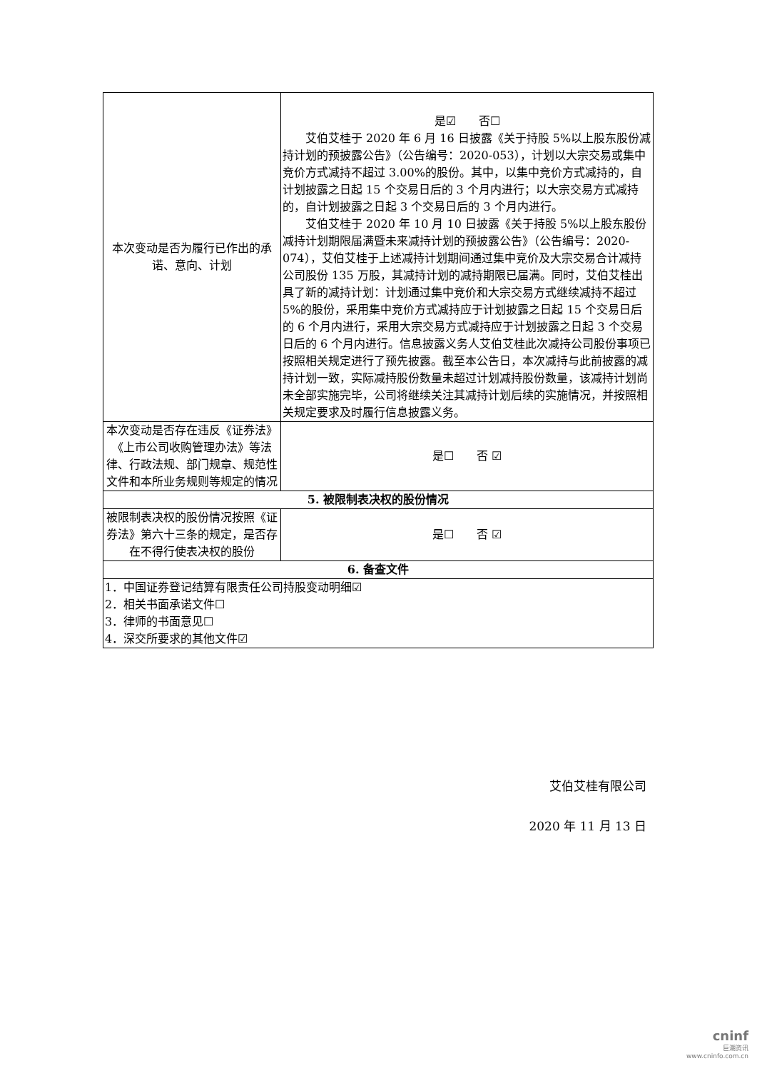| 本次变动是否为履行已作出的承诺、意向、计划 | 是☑ 否☐ 艾伯艾桂于 2020 年 6 月 16 日披露《关于持股 5%以上股东股份减持计划的预披露公告》（公告编号：2020-053），计划以大宗交易或集中竞价方式减持不超过 3.00%的股份。其中，以集中竞价方式减持的，自计划披露之日起 15 个交易日后的 3 个月内进行；以大宗交易方式减持的，自计划披露之日起 3 个交易日后的 3 个月内进行。 艾伯艾桂于 2020 年 10 月 10 日披露《关于持股 5%以上股东股份减持计划期限届满暨未来减持计划的预披露公告》（公告编号：2020-074），艾伯艾桂于上述减持计划期间通过集中竞价及大宗交易合计减持公司股份 135 万股，其减持计划的减持期限已届满。同时，艾伯艾桂出具了新的减持计划：计划通过集中竞价和大宗交易方式继续减持不超过 5%的股份，采用集中竞价方式减持应于计划披露之日起 15 个交易日后的 6 个月内进行，采用大宗交易方式减持应于计划披露之日起 3 个交易日后的 6 个月内进行。信息披露义务人艾伯艾桂此次减持公司股份事项已按照相关规定进行了预先披露。截至本公告日，本次减持与此前披露的减持计划一致，实际减持股份数量未超过计划减持股份数量，该减持计划尚未全部实施完毕，公司将继续关注其减持计划后续的实施情况，并按照相关规定要求及时履行信息披露义务。 |
| 本次变动是否存在违反《证券法》《上市公司收购管理办法》等法律、行政法规、部门规章、规范性文件和本所业务规则等规定的情况 | 是☐ 否 ☑ |
| 5. 被限制表决权的股份情况 | |
| 被限制表决权的股份情况按照《证券法》第六十三条的规定，是否存在不得行使表决权的股份 | 是☐ 否 ☑ |
| 6. 备查文件 | |
| 1．中国证券登记结算有限责任公司持股变动明细☑ 2．相关书面承诺文件☐ 3．律师的书面意见☐ 4．深交所要求的其他文件☑ | |
艾伯艾桂有限公司
2020 年 11 月 13 日
cninf
巨潮资讯
www.cninfo.com.cn